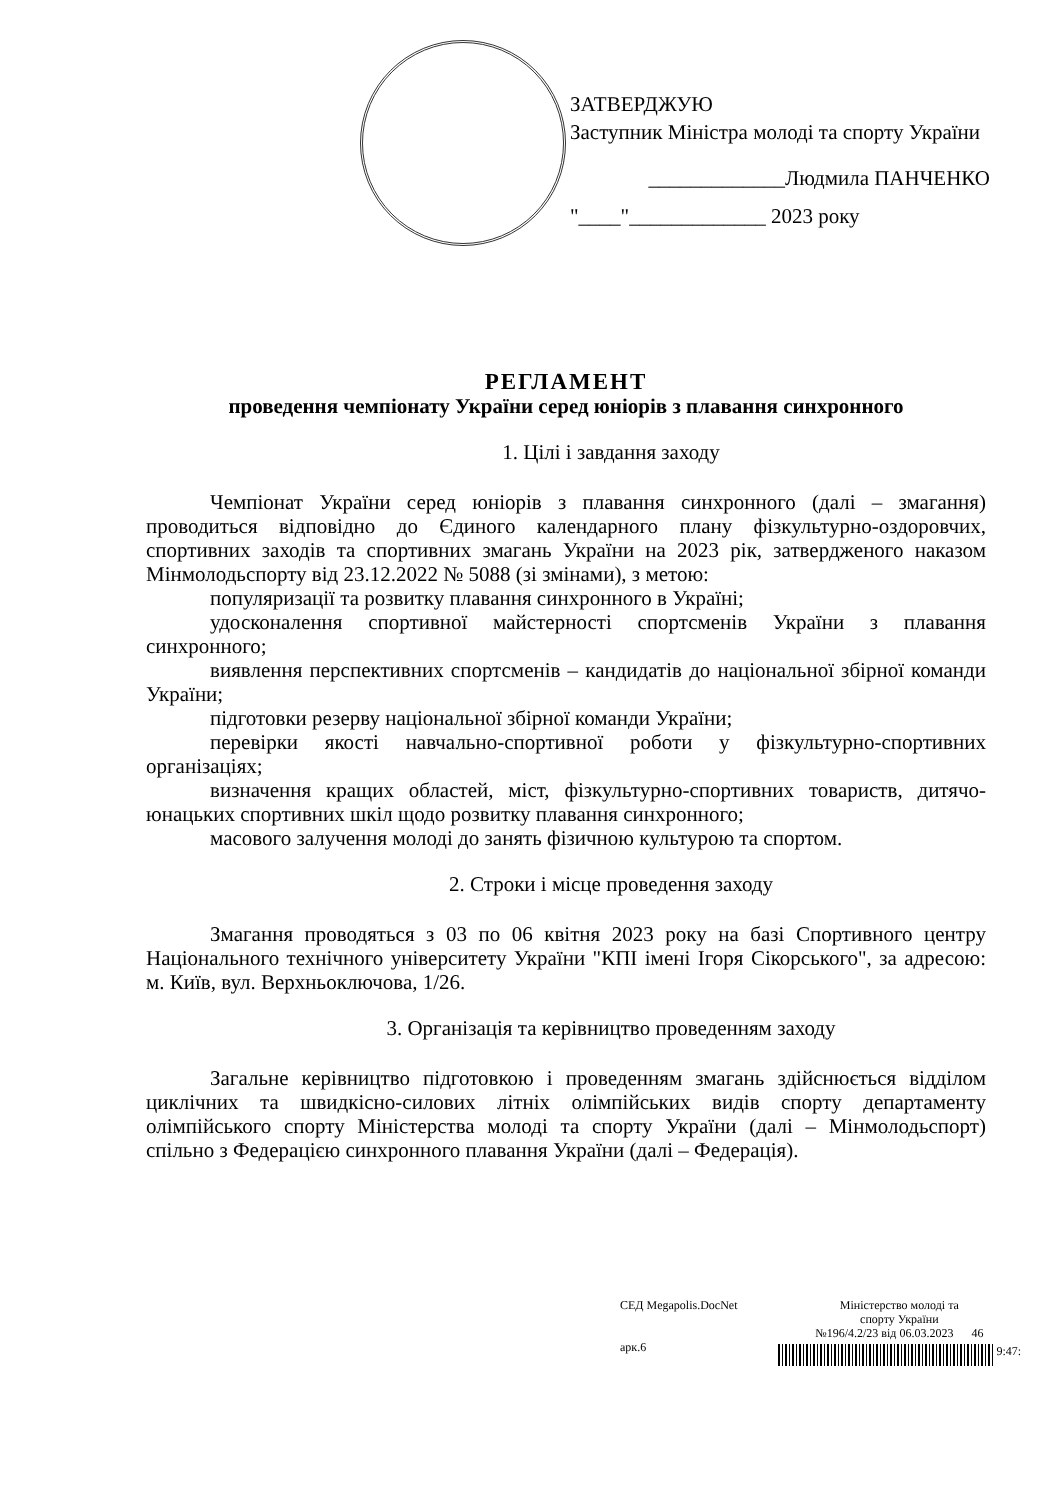ЗАТВЕРДЖУЮ
Заступник Міністра молоді та спорту України
_____________Людмила ПАНЧЕНКО
"____"_____________ 2023 року
РЕГЛАМЕНТ
проведення чемпіонату України серед юніорів з плавання синхронного
1. Цілі і завдання заходу
Чемпіонат України серед юніорів з плавання синхронного (далі – змагання) проводиться відповідно до Єдиного календарного плану фізкультурно-оздоровчих, спортивних заходів та спортивних змагань України на 2023 рік, затвердженого наказом Мінмолодьспорту від 23.12.2022 № 5088 (зі змінами), з метою:
популяризації та розвитку плавання синхронного в Україні;
удосконалення спортивної майстерності спортсменів України з плавання синхронного;
виявлення перспективних спортсменів – кандидатів до національної збірної команди України;
підготовки резерву національної збірної команди України;
перевірки якості навчально-спортивної роботи у фізкультурно-спортивних організаціях;
визначення кращих областей, міст, фізкультурно-спортивних товариств, дитячо-юнацьких спортивних шкіл щодо розвитку плавання синхронного;
масового залучення молоді до занять фізичною культурою та спортом.
2. Строки і місце проведення заходу
Змагання проводяться з 03 по 06 квітня 2023 року на базі Спортивного центру Національного технічного університету України "КПІ імені Ігоря Сікорського", за адресою: м. Київ, вул. Верхньоключова, 1/26.
3. Організація та керівництво проведенням заходу
Загальне керівництво підготовкою і проведенням змагань здійснюється відділом циклічних та швидкісно-силових літніх олімпійських видів спорту департаменту олімпійського спорту Міністерства молоді та спорту України (далі – Мінмолодьспорт) спільно з Федерацією синхронного плавання України (далі – Федерація).
СЕД Megapolis.DocNet
арк.6
Міністерство молоді та
спорту України
№196/4.2/23 від 06.03.2023 46
9:47: